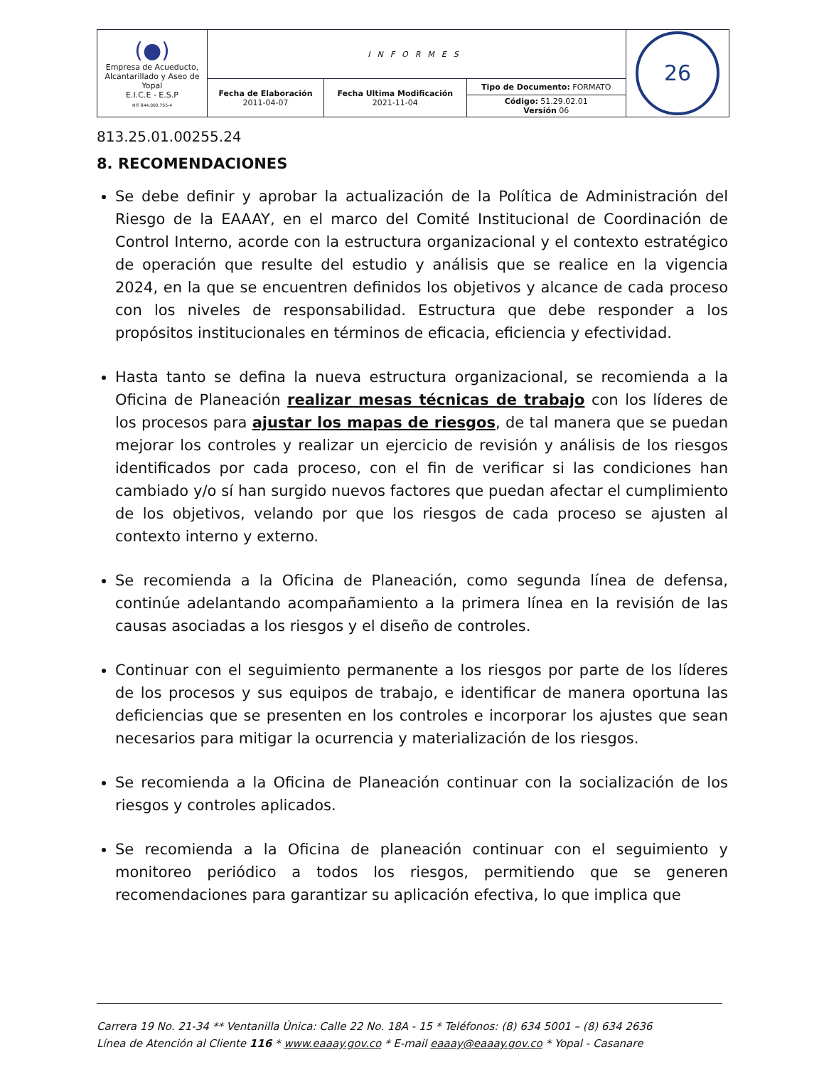| (●) Empresa de Acueducto, Alcantarillado y Aseo de Yopal E.I.C.E - E.S.P NIT 844.000.755-4 | INFORMES | | | 26 |
| | Fecha de Elaboración 2011-04-07 | Fecha Ultima Modificación 2021-11-04 | Tipo de Documento: FORMATO | |
| | | | Código: 51.29.02.01 Versión 06 | |
813.25.01.00255.24
8. RECOMENDACIONES
Se debe definir y aprobar la actualización de la Política de Administración del Riesgo de la EAAAY, en el marco del Comité Institucional de Coordinación de Control Interno, acorde con la estructura organizacional y el contexto estratégico de operación que resulte del estudio y análisis que se realice en la vigencia 2024, en la que se encuentren definidos los objetivos y alcance de cada proceso con los niveles de responsabilidad. Estructura que debe responder a los propósitos institucionales en términos de eficacia, eficiencia y efectividad.
Hasta tanto se defina la nueva estructura organizacional, se recomienda a la Oficina de Planeación realizar mesas técnicas de trabajo con los líderes de los procesos para ajustar los mapas de riesgos, de tal manera que se puedan mejorar los controles y realizar un ejercicio de revisión y análisis de los riesgos identificados por cada proceso, con el fin de verificar si las condiciones han cambiado y/o sí han surgido nuevos factores que puedan afectar el cumplimiento de los objetivos, velando por que los riesgos de cada proceso se ajusten al contexto interno y externo.
Se recomienda a la Oficina de Planeación, como segunda línea de defensa, continúe adelantando acompañamiento a la primera línea en la revisión de las causas asociadas a los riesgos y el diseño de controles.
Continuar con el seguimiento permanente a los riesgos por parte de los líderes de los procesos y sus equipos de trabajo, e identificar de manera oportuna las deficiencias que se presenten en los controles e incorporar los ajustes que sean necesarios para mitigar la ocurrencia y materialización de los riesgos.
Se recomienda a la Oficina de Planeación continuar con la socialización de los riesgos y controles aplicados.
Se recomienda a la Oficina de planeación continuar con el seguimiento y monitoreo periódico a todos los riesgos, permitiendo que se generen recomendaciones para garantizar su aplicación efectiva, lo que implica que
Carrera 19 No. 21-34 ** Ventanilla Única: Calle 22 No. 18A - 15 * Teléfonos: (8) 634 5001 – (8) 634 2636
Línea de Atención al Cliente 116 * www.eaaay.gov.co * E-mail eaaay@eaaay.gov.co * Yopal - Casanare